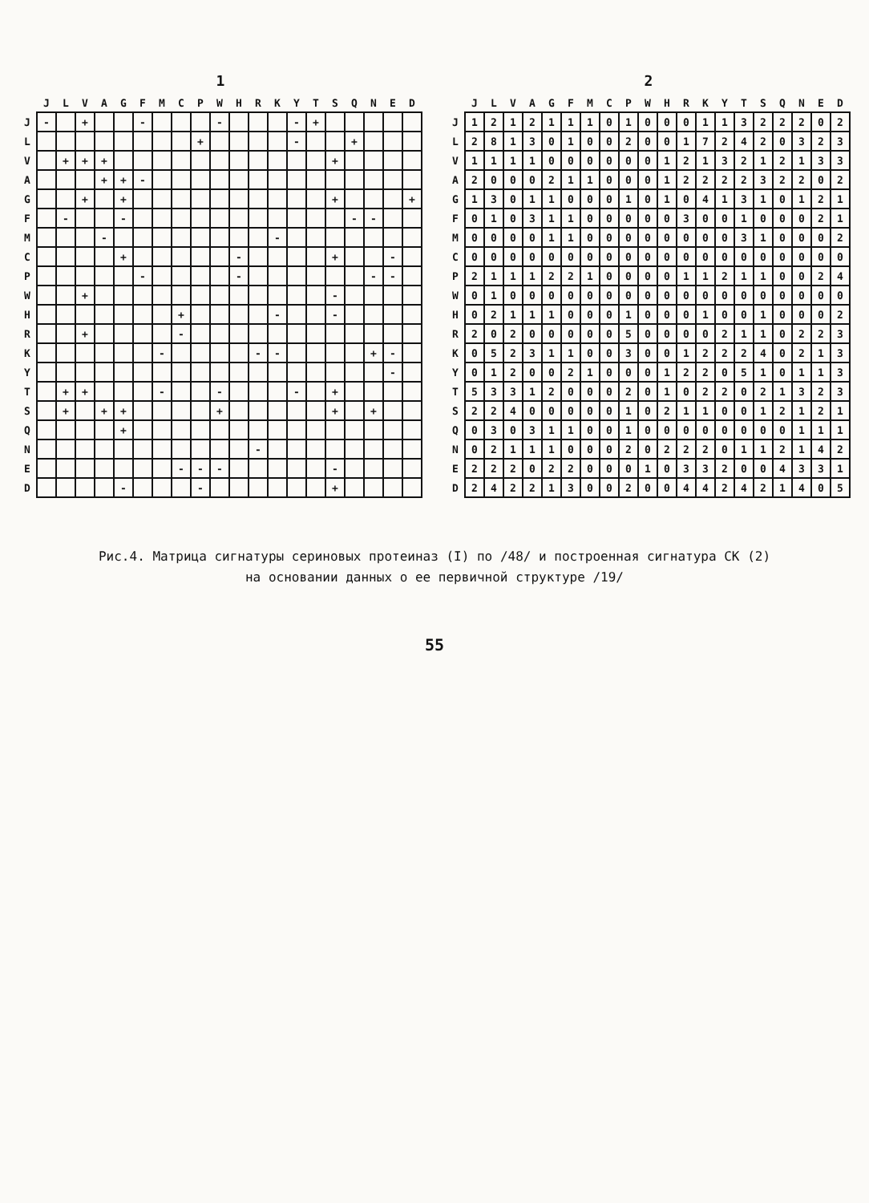1
| | J | L | V | A | G | F | M | C | P | W | H | R | K | Y | T | S | Q | N | E | D |
| --- | --- | --- | --- | --- | --- | --- | --- | --- | --- | --- | --- | --- | --- | --- | --- | --- | --- | --- | --- | --- |
| J | - | | + | | | - | | | | - | | | | - | + | | | | | |
| L | | | | | | | | | + | | | | | - | | | + | | | |
| V | | + | + | + | | | | | | | | | | | | + | | | | |
| A | | | | + | + | - | | | | | | | | | | | | | | |
| G | | | + | | + | | | | | | | | | | | + | | | | + |
| F | | - | | | - | | | | | | | | | | | | - | - | | |
| M | | | | - | | | | | | | | | - | | | | | | | |
| C | | | | | + | | | | | | - | | | | | + | | | - | |
| P | | | | | | - | | | | | - | | | | | | | - | - | |
| W | | | + | | | | | | | | | | | | | - | | | | |
| H | | | | | | | | + | | | | | - | | | - | | | | |
| R | | | + | | | | | - | | | | | | | | | | | | |
| K | | | | | | | - | | | | | - | - | | | | | + | - | |
| Y | | | | | | | | | | | | | | | | | | | - | |
| T | | + | + | | | | - | | | - | | | | - | | + | | | | |
| S | | + | | + | + | | | | | + | | | | | | + | | + | | |
| Q | | | | | + | | | | | | | | | | | | | | | |
| N | | | | | | | | | | | | - | | | | | | | | |
| E | | | | | | | | - | - | - | | | | | | - | | | | |
| D | | | | | - | | | | - | | | | | | | + | | | | |
2
| | J | L | V | A | G | F | M | C | P | W | H | R | K | Y | T | S | Q | N | E | D |
| --- | --- | --- | --- | --- | --- | --- | --- | --- | --- | --- | --- | --- | --- | --- | --- | --- | --- | --- | --- | --- |
| J | 1 | 2 | 1 | 2 | 1 | 1 | 1 | 0 | 1 | 0 | 0 | 0 | 1 | 1 | 3 | 2 | 2 | 2 | 0 | 2 |
| L | 2 | 8 | 1 | 3 | 0 | 1 | 0 | 0 | 2 | 0 | 0 | 1 | 7 | 2 | 4 | 2 | 0 | 3 | 2 | 3 |
| V | 1 | 1 | 1 | 1 | 0 | 0 | 0 | 0 | 0 | 0 | 1 | 2 | 1 | 3 | 2 | 1 | 2 | 1 | 3 | 3 |
| A | 2 | 0 | 0 | 0 | 2 | 1 | 1 | 0 | 0 | 0 | 1 | 2 | 2 | 2 | 2 | 3 | 2 | 2 | 0 | 2 |
| G | 1 | 3 | 0 | 1 | 1 | 0 | 0 | 0 | 1 | 0 | 1 | 0 | 4 | 1 | 3 | 1 | 0 | 1 | 2 | 1 |
| F | 0 | 1 | 0 | 3 | 1 | 1 | 0 | 0 | 0 | 0 | 0 | 3 | 0 | 0 | 1 | 0 | 0 | 0 | 2 | 1 |
| M | 0 | 0 | 0 | 0 | 1 | 1 | 0 | 0 | 0 | 0 | 0 | 0 | 0 | 0 | 3 | 1 | 0 | 0 | 0 | 2 |
| C | 0 | 0 | 0 | 0 | 0 | 0 | 0 | 0 | 0 | 0 | 0 | 0 | 0 | 0 | 0 | 0 | 0 | 0 | 0 | 0 |
| P | 2 | 1 | 1 | 1 | 2 | 2 | 1 | 0 | 0 | 0 | 0 | 1 | 1 | 2 | 1 | 1 | 0 | 0 | 2 | 4 |
| W | 0 | 1 | 0 | 0 | 0 | 0 | 0 | 0 | 0 | 0 | 0 | 0 | 0 | 0 | 0 | 0 | 0 | 0 | 0 | 0 |
| H | 0 | 2 | 1 | 1 | 1 | 0 | 0 | 0 | 1 | 0 | 0 | 0 | 1 | 0 | 0 | 1 | 0 | 0 | 0 | 2 |
| R | 2 | 0 | 2 | 0 | 0 | 0 | 0 | 0 | 5 | 0 | 0 | 0 | 0 | 2 | 1 | 1 | 0 | 2 | 2 | 3 |
| K | 0 | 5 | 2 | 3 | 1 | 1 | 0 | 0 | 3 | 0 | 0 | 1 | 2 | 2 | 2 | 4 | 0 | 2 | 1 | 3 |
| Y | 0 | 1 | 2 | 0 | 0 | 2 | 1 | 0 | 0 | 0 | 1 | 2 | 2 | 0 | 5 | 1 | 0 | 1 | 1 | 3 |
| T | 5 | 3 | 3 | 1 | 2 | 0 | 0 | 0 | 2 | 0 | 1 | 0 | 2 | 2 | 0 | 2 | 1 | 3 | 2 | 3 |
| S | 2 | 2 | 4 | 0 | 0 | 0 | 0 | 0 | 1 | 0 | 2 | 1 | 1 | 0 | 0 | 1 | 2 | 1 | 2 | 1 |
| Q | 0 | 3 | 0 | 3 | 1 | 1 | 0 | 0 | 1 | 0 | 0 | 0 | 0 | 0 | 0 | 0 | 0 | 1 | 1 | 1 |
| N | 0 | 2 | 1 | 1 | 1 | 0 | 0 | 0 | 2 | 0 | 2 | 2 | 2 | 0 | 1 | 1 | 2 | 1 | 4 | 2 |
| E | 2 | 2 | 2 | 0 | 2 | 2 | 0 | 0 | 0 | 1 | 0 | 3 | 3 | 2 | 0 | 0 | 4 | 3 | 3 | 1 |
| D | 2 | 4 | 2 | 2 | 1 | 3 | 0 | 0 | 2 | 0 | 0 | 4 | 4 | 2 | 4 | 2 | 1 | 4 | 0 | 5 |
Рис.4. Матрица сигнатуры сериновых протеиназ (I) по /48/ и построенная сигнатура СК (2)
на основании данных о ее первичной структуре /19/
55